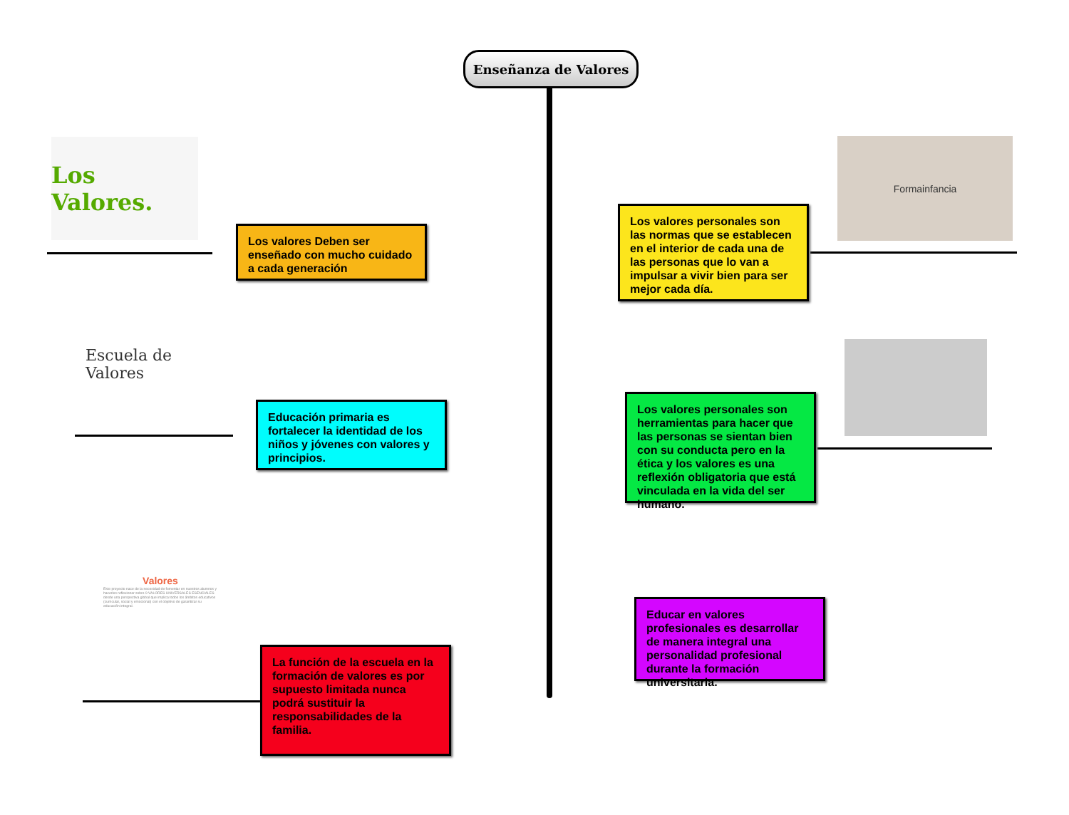Enseñanza de Valores
Los Valores.
Los valores Deben ser enseñado con mucho cuidado a cada generación
Formainfancia
Los valores personales son las normas que se establecen en el interior de cada una de las personas que lo van a impulsar a vivir bien para ser mejor cada día.
Escuela de Valores
Educación primaria es fortalecer la identidad de los niños y jóvenes con valores y principios.
Los valores personales son herramientas para hacer que las personas se sientan bien con su conducta pero en la ética y los valores es una reflexión obligatoria que está vinculada en la vida del ser humano.
Valores
Este proyecto nace de la necesidad de fomentar en nuestros alumnos y hacerles reflexionar sobre 9 VALORES UNIVERSALES ESENCIALES desde una perspectiva global que implica todos los ámbitos educativos (curricular, social y emocional) con el objetivo de garantizar su educación integral.
La función de la escuela en la formación de valores es por supuesto limitada nunca podrá sustituir la responsabilidades de la familia.
Educar en valores profesionales es desarrollar de manera integral una personalidad profesional durante la formación universitaria.